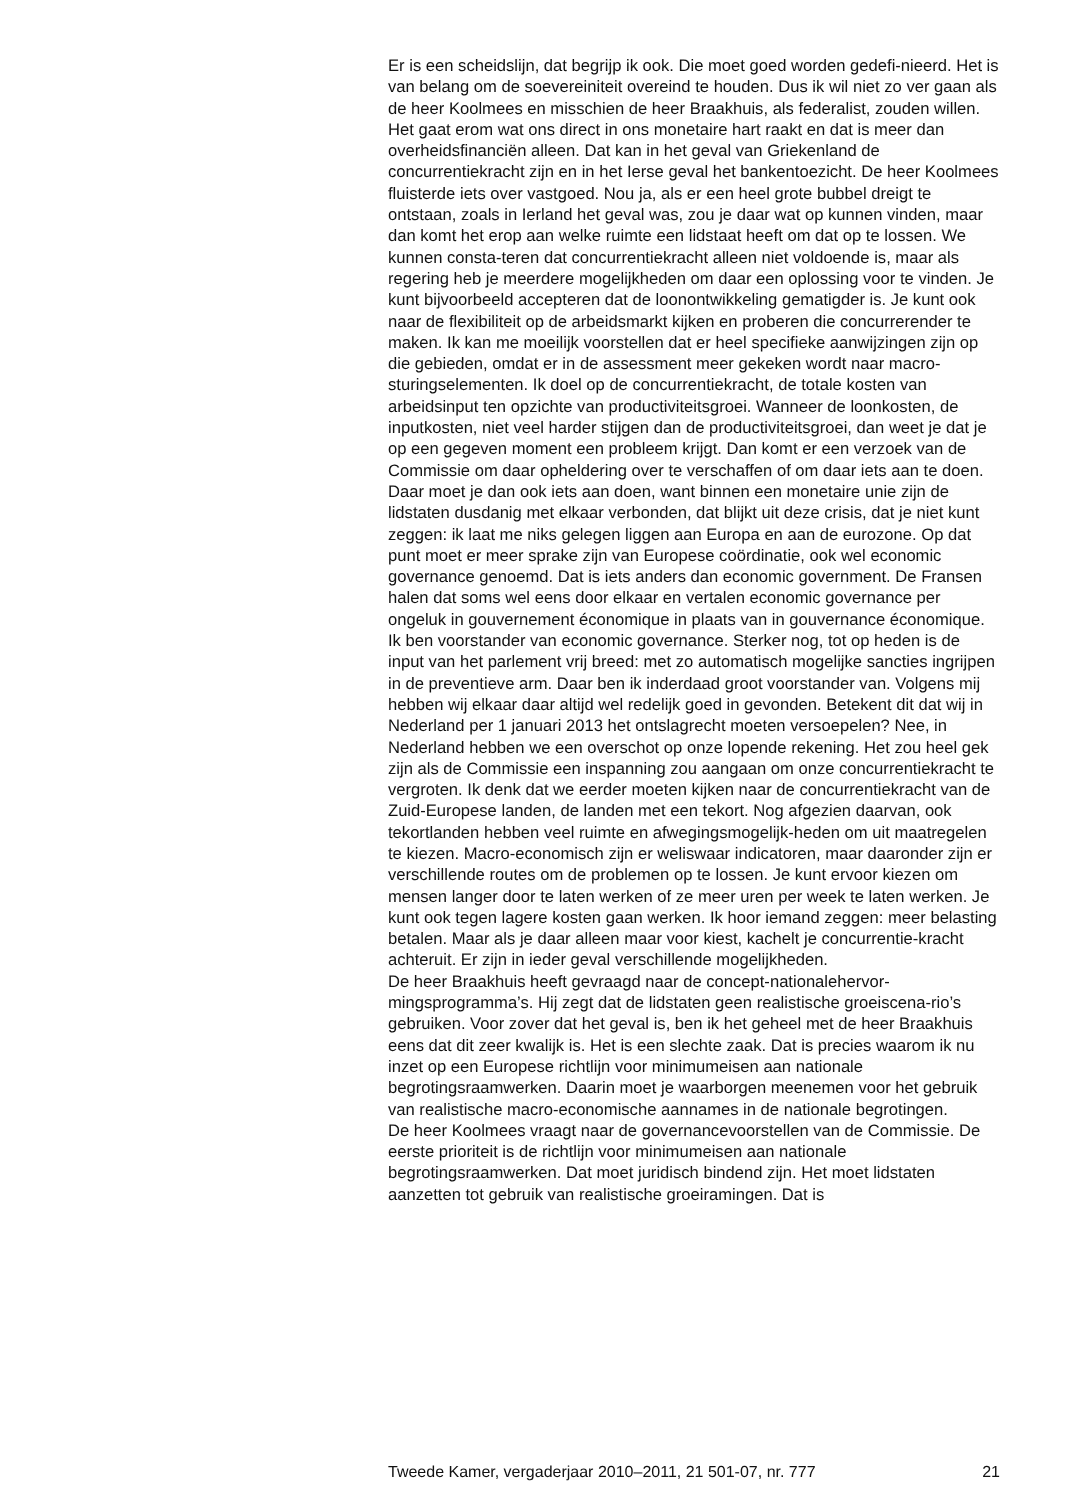Er is een scheidslijn, dat begrijp ik ook. Die moet goed worden gedefi-nieerd. Het is van belang om de soevereiniteit overeind te houden. Dus ik wil niet zo ver gaan als de heer Koolmees en misschien de heer Braakhuis, als federalist, zouden willen. Het gaat erom wat ons direct in ons monetaire hart raakt en dat is meer dan overheidsfinanciën alleen. Dat kan in het geval van Griekenland de concurrentiekracht zijn en in het Ierse geval het bankentoezicht. De heer Koolmees fluisterde iets over vastgoed. Nou ja, als er een heel grote bubbel dreigt te ontstaan, zoals in Ierland het geval was, zou je daar wat op kunnen vinden, maar dan komt het erop aan welke ruimte een lidstaat heeft om dat op te lossen. We kunnen consta-teren dat concurrentiekracht alleen niet voldoende is, maar als regering heb je meerdere mogelijkheden om daar een oplossing voor te vinden. Je kunt bijvoorbeeld accepteren dat de loonontwikkeling gematigder is. Je kunt ook naar de flexibiliteit op de arbeidsmarkt kijken en proberen die concurrerender te maken. Ik kan me moeilijk voorstellen dat er heel specifieke aanwijzingen zijn op die gebieden, omdat er in de assessment meer gekeken wordt naar macro-sturingselementen. Ik doel op de concurrentiekracht, de totale kosten van arbeidsinput ten opzichte van productiviteitsgroei. Wanneer de loonkosten, de inputkosten, niet veel harder stijgen dan de productiviteitsgroei, dan weet je dat je op een gegeven moment een probleem krijgt. Dan komt er een verzoek van de Commissie om daar opheldering over te verschaffen of om daar iets aan te doen. Daar moet je dan ook iets aan doen, want binnen een monetaire unie zijn de lidstaten dusdanig met elkaar verbonden, dat blijkt uit deze crisis, dat je niet kunt zeggen: ik laat me niks gelegen liggen aan Europa en aan de eurozone. Op dat punt moet er meer sprake zijn van Europese coördinatie, ook wel economic governance genoemd. Dat is iets anders dan economic government. De Fransen halen dat soms wel eens door elkaar en vertalen economic governance per ongeluk in gouvernement économique in plaats van in gouvernance économique. Ik ben voorstander van economic governance. Sterker nog, tot op heden is de input van het parlement vrij breed: met zo automatisch mogelijke sancties ingrijpen in de preventieve arm. Daar ben ik inderdaad groot voorstander van. Volgens mij hebben wij elkaar daar altijd wel redelijk goed in gevonden. Betekent dit dat wij in Nederland per 1 januari 2013 het ontslagrecht moeten versoepelen? Nee, in Nederland hebben we een overschot op onze lopende rekening. Het zou heel gek zijn als de Commissie een inspanning zou aangaan om onze concurrentiekracht te vergroten. Ik denk dat we eerder moeten kijken naar de concurrentiekracht van de Zuid-Europese landen, de landen met een tekort. Nog afgezien daarvan, ook tekortlanden hebben veel ruimte en afwegingsmogelijk-heden om uit maatregelen te kiezen. Macro-economisch zijn er weliswaar indicatoren, maar daaronder zijn er verschillende routes om de problemen op te lossen. Je kunt ervoor kiezen om mensen langer door te laten werken of ze meer uren per week te laten werken. Je kunt ook tegen lagere kosten gaan werken. Ik hoor iemand zeggen: meer belasting betalen. Maar als je daar alleen maar voor kiest, kachelt je concurrentie-kracht achteruit. Er zijn in ieder geval verschillende mogelijkheden.
De heer Braakhuis heeft gevraagd naar de concept-nationalehervor-mingsprogramma’s. Hij zegt dat de lidstaten geen realistische groeiscena-rio’s gebruiken. Voor zover dat het geval is, ben ik het geheel met de heer Braakhuis eens dat dit zeer kwalijk is. Het is een slechte zaak. Dat is precies waarom ik nu inzet op een Europese richtlijn voor minimumeisen aan nationale begrotingsraamwerken. Daarin moet je waarborgen meenemen voor het gebruik van realistische macro-economische aannames in de nationale begrotingen.
De heer Koolmees vraagt naar de governancevoorstellen van de Commissie. De eerste prioriteit is de richtlijn voor minimumeisen aan nationale begrotingsraamwerken. Dat moet juridisch bindend zijn. Het moet lidstaten aanzetten tot gebruik van realistische groeiramingen. Dat is
Tweede Kamer, vergaderjaar 2010–2011, 21 501-07, nr. 777 21